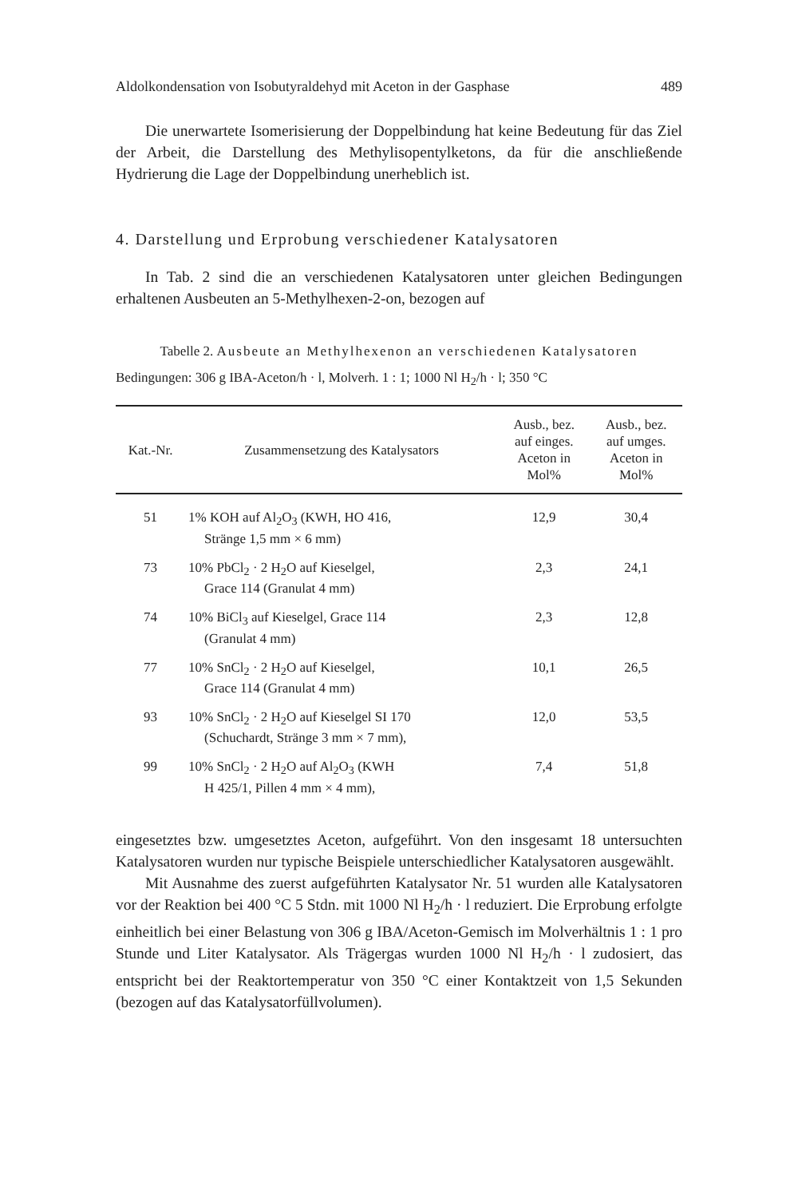Aldolkondensation von Isobutyraldehyd mit Aceton in der Gasphase 489
Die unerwartete Isomerisierung der Doppelbindung hat keine Bedeutung für das Ziel der Arbeit, die Darstellung des Methylisopentylketons, da für die anschließende Hydrierung die Lage der Doppelbindung unerheblich ist.
4. Darstellung und Erprobung verschiedener Katalysatoren
In Tab. 2 sind die an verschiedenen Katalysatoren unter gleichen Bedingungen erhaltenen Ausbeuten an 5-Methylhexen-2-on, bezogen auf
Tabelle 2. Ausbeute an Methylhexenon an verschiedenen Katalysatoren
Bedingungen: 306 g IBA-Aceton/h · l, Molverh. 1 : 1; 1000 Nl H<sub>2</sub>/h · l; 350 °C
| Kat.-Nr. | Zusammensetzung des Katalysators | Ausb., bez. auf einges. Aceton in Mol% | Ausb., bez. auf umges. Aceton in Mol% |
| --- | --- | --- | --- |
| 51 | 1% KOH auf Al<sub>2</sub>O<sub>3</sub> (KWH, HO 416, Stränge 1,5 mm × 6 mm) | 12,9 | 30,4 |
| 73 | 10% PbCl<sub>2</sub> · 2 H<sub>2</sub>O auf Kieselgel, Grace 114 (Granulat 4 mm) | 2,3 | 24,1 |
| 74 | 10% BiCl<sub>3</sub> auf Kieselgel, Grace 114 (Granulat 4 mm) | 2,3 | 12,8 |
| 77 | 10% SnCl<sub>2</sub> · 2 H<sub>2</sub>O auf Kieselgel, Grace 114 (Granulat 4 mm) | 10,1 | 26,5 |
| 93 | 10% SnCl<sub>2</sub> · 2 H<sub>2</sub>O auf Kieselgel SI 170 (Schuchardt, Stränge 3 mm × 7 mm), | 12,0 | 53,5 |
| 99 | 10% SnCl<sub>2</sub> · 2 H<sub>2</sub>O auf Al<sub>2</sub>O<sub>3</sub> (KWH H 425/1, Pillen 4 mm × 4 mm), | 7,4 | 51,8 |
eingesetztes bzw. umgesetztes Aceton, aufgeführt. Von den insgesamt 18 untersuchten Katalysatoren wurden nur typische Beispiele unterschiedlicher Katalysatoren ausgewählt.
Mit Ausnahme des zuerst aufgeführten Katalysator Nr. 51 wurden alle Katalysatoren vor der Reaktion bei 400 °C 5 Stdn. mit 1000 Nl H<sub>2</sub>/h · l reduziert. Die Erprobung erfolgte einheitlich bei einer Belastung von 306 g IBA/Aceton-Gemisch im Molverhältnis 1 : 1 pro Stunde und Liter Katalysator. Als Trägergas wurden 1000 Nl H<sub>2</sub>/h · l zudosiert, das entspricht bei der Reaktortemperatur von 350 °C einer Kontaktzeit von 1,5 Sekunden (bezogen auf das Katalysatorfüllvolumen).